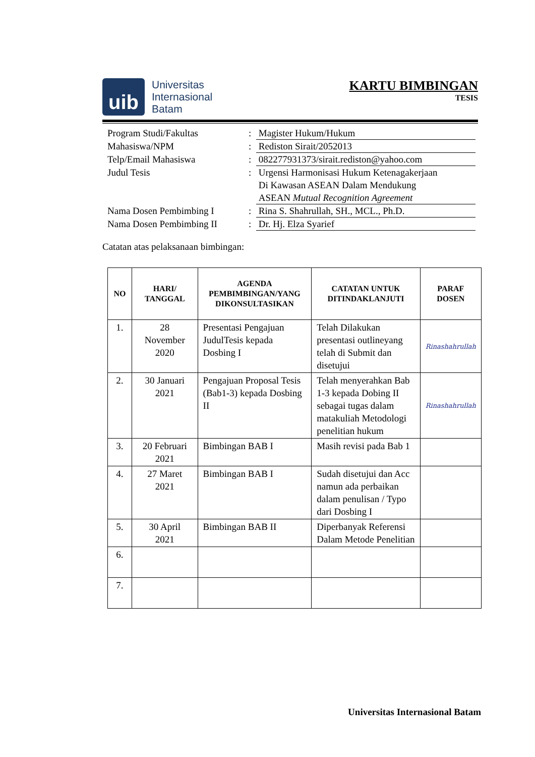uib
Universitas
Internasional
Batam
KARTU BIMBINGAN
TESIS
| Program Studi/Fakultas | : | Magister Hukum/Hukum |
| Mahasiswa/NPM | : | Rediston Sirait/2052013 |
| Telp/Email Mahasiswa | : | 082277931373/sirait.rediston@yahoo.com |
| Judul Tesis | : | Urgensi Harmonisasi Hukum Ketenagakerjaan Di Kawasan ASEAN Dalam Mendukung ASEAN Mutual Recognition Agreement |
| Nama Dosen Pembimbing I | : | Rina S. Shahrullah, SH., MCL., Ph.D. |
| Nama Dosen Pembimbing II | : | Dr. Hj. Elza Syarief |
Catatan atas pelaksanaan bimbingan:
| NO | HARI/ TANGGAL | AGENDA PEMBIMBINGAN/YANG DIKONSULTASIKAN | CATATAN UNTUK DITINDAKLANJUTI | PARAF DOSEN |
| --- | --- | --- | --- | --- |
| 1. | 28 November 2020 | Presentasi Pengajuan JudulTesis kepada Dosbing I | Telah Dilakukan presentasi outlineyang telah di Submit dan disetujui | Rinashahrullah |
| 2. | 30 Januari 2021 | Pengajuan Proposal Tesis (Bab1-3) kepada Dosbing II | Telah menyerahkan Bab 1-3 kepada Dobing II sebagai tugas dalam matakuliah Metodologi penelitian hukum | Rinashahrullah |
| 3. | 20 Februari 2021 | Bimbingan BAB I | Masih revisi pada Bab 1 | |
| 4. | 27 Maret 2021 | Bimbingan BAB I | Sudah disetujui dan Acc namun ada perbaikan dalam penulisan / Typo dari Dosbing I | |
| 5. | 30 April 2021 | Bimbingan BAB II | Diperbanyak Referensi Dalam Metode Penelitian | |
| 6. | | | | |
| 7. | | | | |
Universitas Internasional Batam